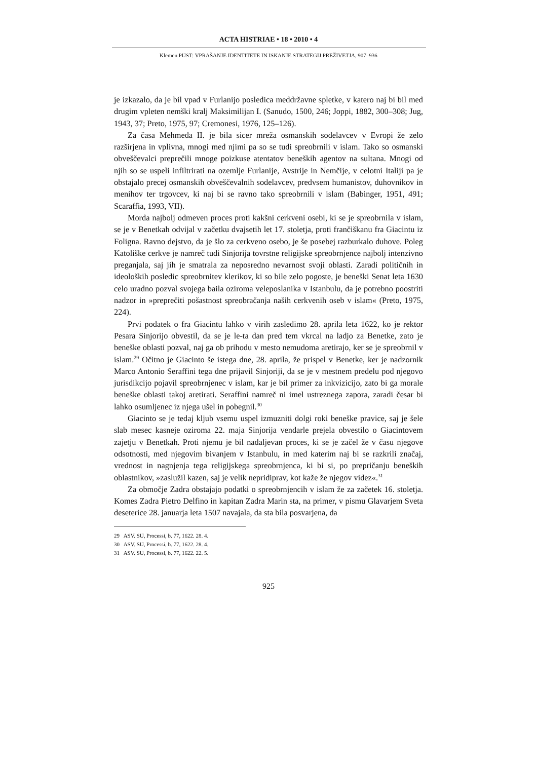ACTA HISTRIAE • 18 • 2010 • 4
Klemen PUST: VPRAŠANJE IDENTITETE IN ISKANJE STRATEGIJ PREŽIVETJA, 907–936
je izkazalo, da je bil vpad v Furlanijo posledica meddržavne spletke, v katero naj bi bil med drugim vpleten nemški kralj Maksimilijan I. (Sanudo, 1500, 246; Joppi, 1882, 300–308; Jug, 1943, 37; Preto, 1975, 97; Cremonesi, 1976, 125–126).
Za časa Mehmeda II. je bila sicer mreža osmanskih sodelavcev v Evropi že zelo razširjena in vplivna, mnogi med njimi pa so se tudi spreobrnili v islam. Tako so osmanski obveščevalci preprečili mnoge poizkuse atentatov beneških agentov na sultana. Mnogi od njih so se uspeli infiltrirati na ozemlje Furlanije, Avstrije in Nemčije, v celotni Italiji pa je obstajalo precej osmanskih obveščevalnih sodelavcev, predvsem humanistov, duhovnikov in menihov ter trgovcev, ki naj bi se ravno tako spreobrnili v islam (Babinger, 1951, 491; Scaraffia, 1993, VII).
Morda najbolj odmeven proces proti kakšni cerkveni osebi, ki se je spreobrnila v islam, se je v Benetkah odvijal v začetku dvajsetih let 17. stoletja, proti frančiškanu fra Giacintu iz Foligna. Ravno dejstvo, da je šlo za cerkveno osebo, je še posebej razburkalo duhove. Poleg Katoliške cerkve je namreč tudi Sinjorija tovrstne religijske spreobrnjence najbolj intenzivno preganjala, saj jih je smatrala za neposredno nevarnost svoji oblasti. Zaradi političnih in ideoloških posledic spreobrnitev klerikov, ki so bile zelo pogoste, je beneški Senat leta 1630 celo uradno pozval svojega baila oziroma veleposlanika v Istanbulu, da je potrebno poostriti nadzor in »preprečiti pošastnost spreobračanja naših cerkvenih oseb v islam« (Preto, 1975, 224).
Prvi podatek o fra Giacintu lahko v virih zasledimo 28. aprila leta 1622, ko je rektor Pesara Sinjorijo obvestil, da se je le-ta dan pred tem vkrcal na ladjo za Benetke, zato je beneške oblasti pozval, naj ga ob prihodu v mesto nemudoma aretirajo, ker se je spreobrnil v islam.<sup>29</sup> Očitno je Giacinto še istega dne, 28. aprila, že prispel v Benetke, ker je nadzornik Marco Antonio Seraffini tega dne prijavil Sinjoriji, da se je v mestnem predelu pod njegovo jurisdikcijo pojavil spreobrnjenec v islam, kar je bil primer za inkvizicijo, zato bi ga morale beneške oblasti takoj aretirati. Seraffini namreč ni imel ustreznega zapora, zaradi česar bi lahko osumljenec iz njega ušel in pobegnil.<sup>30</sup>
Giacinto se je tedaj kljub vsemu uspel izmuzniti dolgi roki beneške pravice, saj je šele slab mesec kasneje oziroma 22. maja Sinjorija vendarle prejela obvestilo o Giacintovem zajetju v Benetkah. Proti njemu je bil nadaljevan proces, ki se je začel že v času njegove odsotnosti, med njegovim bivanjem v Istanbulu, in med katerim naj bi se razkrili značaj, vrednost in nagnjenja tega religijskega spreobrnjenca, ki bi si, po prepričanju beneških oblastnikov, »zaslužil kazen, saj je velik nepridiprav, kot kaže že njegov videz«.<sup>31</sup>
Za območje Zadra obstajajo podatki o spreobrnjencih v islam že za začetek 16. stoletja. Komes Zadra Pietro Delfino in kapitan Zadra Marin sta, na primer, v pismu Glavarjem Sveta deseterice 28. januarja leta 1507 navajala, da sta bila posvarjena, da
29 ASV. SU, Processi, b. 77, 1622. 28. 4.
30 ASV. SU, Processi, b. 77, 1622. 28. 4.
31 ASV. SU, Processi, b. 77, 1622. 22. 5.
925